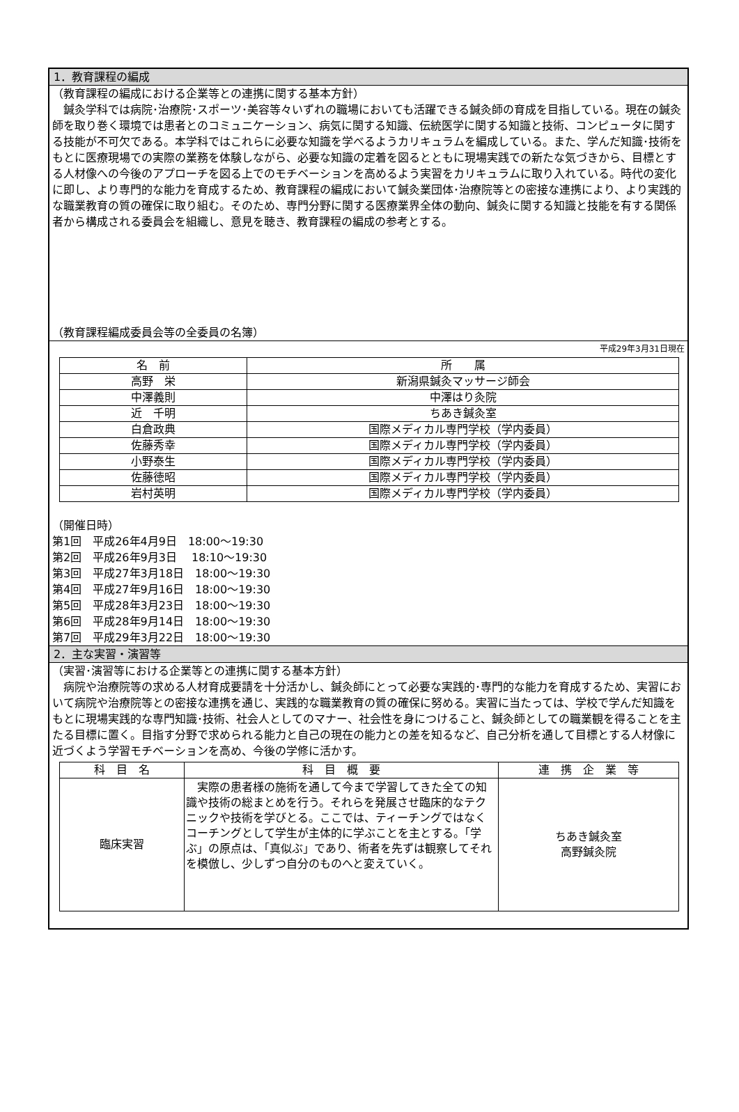1．教育課程の編成
（教育課程の編成における企業等との連携に関する基本方針）
　鍼灸学科では病院･治療院･スポーツ･美容等々いずれの職場においても活躍できる鍼灸師の育成を目指している。現在の鍼灸師を取り巻く環境では患者とのコミュニケーション、病気に関する知識、伝統医学に関する知識と技術、コンピュータに関する技能が不可欠である。本学科ではこれらに必要な知識を学べるようカリキュラムを編成している。また、学んだ知識･技術をもとに医療現場での実際の業務を体験しながら、必要な知識の定着を図るとともに現場実践での新たな気づきから、目標とする人材像への今後のアプローチを図る上でのモチベーションを高めるよう実習をカリキュラムに取り入れている。時代の変化に即し、より専門的な能力を育成するため、教育課程の編成において鍼灸業団体･治療院等との密接な連携により、より実践的な職業教育の質の確保に取り組む。そのため、専門分野に関する医療業界全体の動向、鍼灸に関する知識と技能を有する関係者から構成される委員会を組織し、意見を聴き、教育課程の編成の参考とする。
（教育課程編成委員会等の全委員の名簿）
平成29年3月31日現在
| 名 前 | 所 属 |
| --- | --- |
| 高野 栄 | 新潟県鍼灸マッサージ師会 |
| 中澤義則 | 中澤はり灸院 |
| 近 千明 | ちあき鍼灸室 |
| 白倉政典 | 国際メディカル専門学校（学内委員） |
| 佐藤秀幸 | 国際メディカル専門学校（学内委員） |
| 小野泰生 | 国際メディカル専門学校（学内委員） |
| 佐藤徳昭 | 国際メディカル専門学校（学内委員） |
| 岩村英明 | 国際メディカル専門学校（学内委員） |
（開催日時）
第1回　平成26年4月9日　18:00～19:30
第2回　平成26年9月3日　 18:10～19:30
第3回　平成27年3月18日　18:00～19:30
第4回　平成27年9月16日　18:00～19:30
第5回　平成28年3月23日　18:00～19:30
第6回　平成28年9月14日　18:00～19:30
第7回　平成29年3月22日　18:00～19:30
2．主な実習・演習等
（実習･演習等における企業等との連携に関する基本方針）
　病院や治療院等の求める人材育成要請を十分活かし、鍼灸師にとって必要な実践的･専門的な能力を育成するため、実習において病院や治療院等との密接な連携を通じ、実践的な職業教育の質の確保に努める。実習に当たっては、学校で学んだ知識をもとに現場実践的な専門知識･技術、社会人としてのマナー、社会性を身につけること、鍼灸師としての職業観を得ることを主たる目標に置く。目指す分野で求められる能力と自己の現在の能力との差を知るなど、自己分析を通して目標とする人材像に近づくよう学習モチベーションを高め、今後の学修に活かす。
| 科 目 名 | 科 目 概 要 | 連 携 企 業 等 |
| --- | --- | --- |
| 臨床実習 | 実際の患者様の施術を通して今まで学習してきた全ての知識や技術の総まとめを行う。それらを発展させ臨床的なテクニックや技術を学びとる。ここでは、ティーチングではなくコーチングとして学生が主体的に学ぶことを主とする。「学ぶ」の原点は、「真似ぶ」であり、術者を先ずは観察してそれを模倣し、少しずつ自分のものへと変えていく。 | ちあき鍼灸室 高野鍼灸院 |